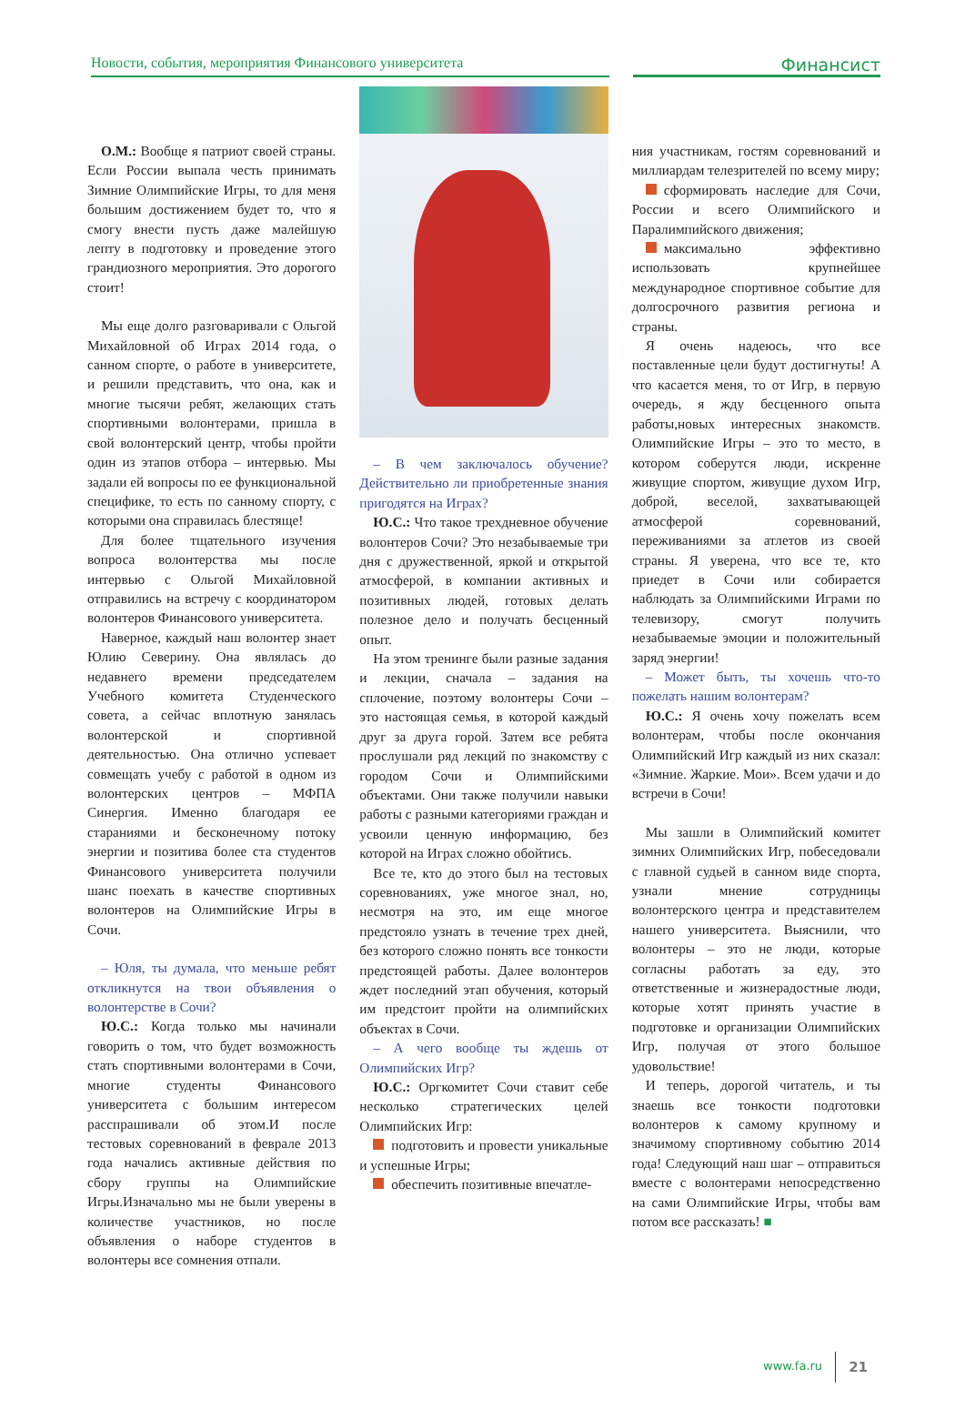Новости, события, мероприятия Финансового университета
Финансист
О.М.: Вообще я патриот своей страны. Если России выпала честь принимать Зимние Олимпийские Игры, то для меня большим достижением будет то, что я смогу внести пусть даже малейшую лепту в подготовку и проведение этого грандиозного мероприятия. Это дорогого стоит!
Мы еще долго разговаривали с Ольгой Михайловной об Играх 2014 года, о санном спорте, о работе в университете, и решили представить, что она, как и многие тысячи ребят, желающих стать спортивными волонтерами, пришла в свой волонтерский центр, чтобы пройти один из этапов отбора – интервью. Мы задали ей вопросы по ее функциональной специфике, то есть по санному спорту, с которыми она справилась блестяще!
Для более тщательного изучения вопроса волонтерства мы после интервью с Ольгой Михайловной отправились на встречу с координатором волонтеров Финансового университета.
Наверное, каждый наш волонтер знает Юлию Северину. Она являлась до недавнего времени председателем Учебного комитета Студенческого совета, а сейчас вплотную занялась волонтерской и спортивной деятельностью. Она отлично успевает совмещать учебу с работой в одном из волонтерских центров – МФПА Синергия. Именно благодаря ее стараниями и бесконечному потоку энергии и позитива более ста студентов Финансового университета получили шанс поехать в качестве спортивных волонтеров на Олимпийские Игры в Сочи.
– Юля, ты думала, что меньше ребят откликнутся на твои объявления о волонтерстве в Сочи?
Ю.С.: Когда только мы начинали говорить о том, что будет возможность стать спортивными волонтерами в Сочи, многие студенты Финансового университета с большим интересом расспрашивали об этом.И после тестовых соревнований в феврале 2013 года начались активные действия по сбору группы на Олимпийские Игры.Изначально мы не были уверены в количестве участников, но после объявления о наборе студентов в волонтеры все сомнения отпали.
– В чем заключалось обучение? Действительно ли приобретенные знания пригодятся на Играх?
Ю.С.: Что такое трехдневное обучение волонтеров Сочи? Это незабываемые три дня с дружественной, яркой и открытой атмосферой, в компании активных и позитивных людей, готовых делать полезное дело и получать бесценный опыт.
На этом тренинге были разные задания и лекции, сначала – задания на сплочение, поэтому волонтеры Сочи – это настоящая семья, в которой каждый друг за друга горой. Затем все ребята прослушали ряд лекций по знакомству с городом Сочи и Олимпийскими объектами. Они также получили навыки работы с разными категориями граждан и усвоили ценную информацию, без которой на Играх сложно обойтись.
Все те, кто до этого был на тестовых соревнованиях, уже многое знал, но, несмотря на это, им еще многое предстояло узнать в течение трех дней, без которого сложно понять все тонкости предстоящей работы. Далее волонтеров ждет последний этап обучения, который им предстоит пройти на олимпийских объектах в Сочи.
– А чего вообще ты ждешь от Олимпийских Игр?
Ю.С.: Оргкомитет Сочи ставит себе несколько стратегических целей Олимпийских Игр:
подготовить и провести уникальные и успешные Игры;
обеспечить позитивные впечатле-
ния участникам, гостям соревнований и миллиардам телезрителей по всему миру;
сформировать наследие для Сочи, России и всего Олимпийского и Паралимпийского движения;
максимально эффективно использовать крупнейшее международное спортивное событие для долгосрочного развития региона и страны.
Я очень надеюсь, что все поставленные цели будут достигнуты! А что касается меня, то от Игр, в первую очередь, я жду бесценного опыта работы,новых интересных знакомств. Олимпийские Игры – это то место, в котором соберутся люди, искренне живущие спортом, живущие духом Игр, доброй, веселой, захватывающей атмосферой соревнований, переживаниями за атлетов из своей страны. Я уверена, что все те, кто приедет в Сочи или собирается наблюдать за Олимпийскими Играми по телевизору, смогут получить незабываемые эмоции и положительный заряд энергии!
– Может быть, ты хочешь что-то пожелать нашим волонтерам?
Ю.С.: Я очень хочу пожелать всем волонтерам, чтобы после окончания Олимпийский Игр каждый из них сказал: «Зимние. Жаркие. Мои». Всем удачи и до встречи в Сочи!
Мы зашли в Олимпийский комитет зимних Олимпийских Игр, побеседовали с главной судьей в санном виде спорта, узнали мнение сотрудницы волонтерского центра и представителем нашего университета. Выяснили, что волонтеры – это не люди, которые согласны работать за еду, это ответственные и жизнерадостные люди, которые хотят принять участие в подготовке и организации Олимпийских Игр, получая от этого большое удовольствие!
И теперь, дорогой читатель, и ты знаешь все тонкости подготовки волонтеров к самому крупному и значимому спортивному событию 2014 года! Следующий наш шаг – отправиться вместе с волонтерами непосредственно на сами Олимпийские Игры, чтобы вам потом все рассказать! ■
www.fa.ru 21